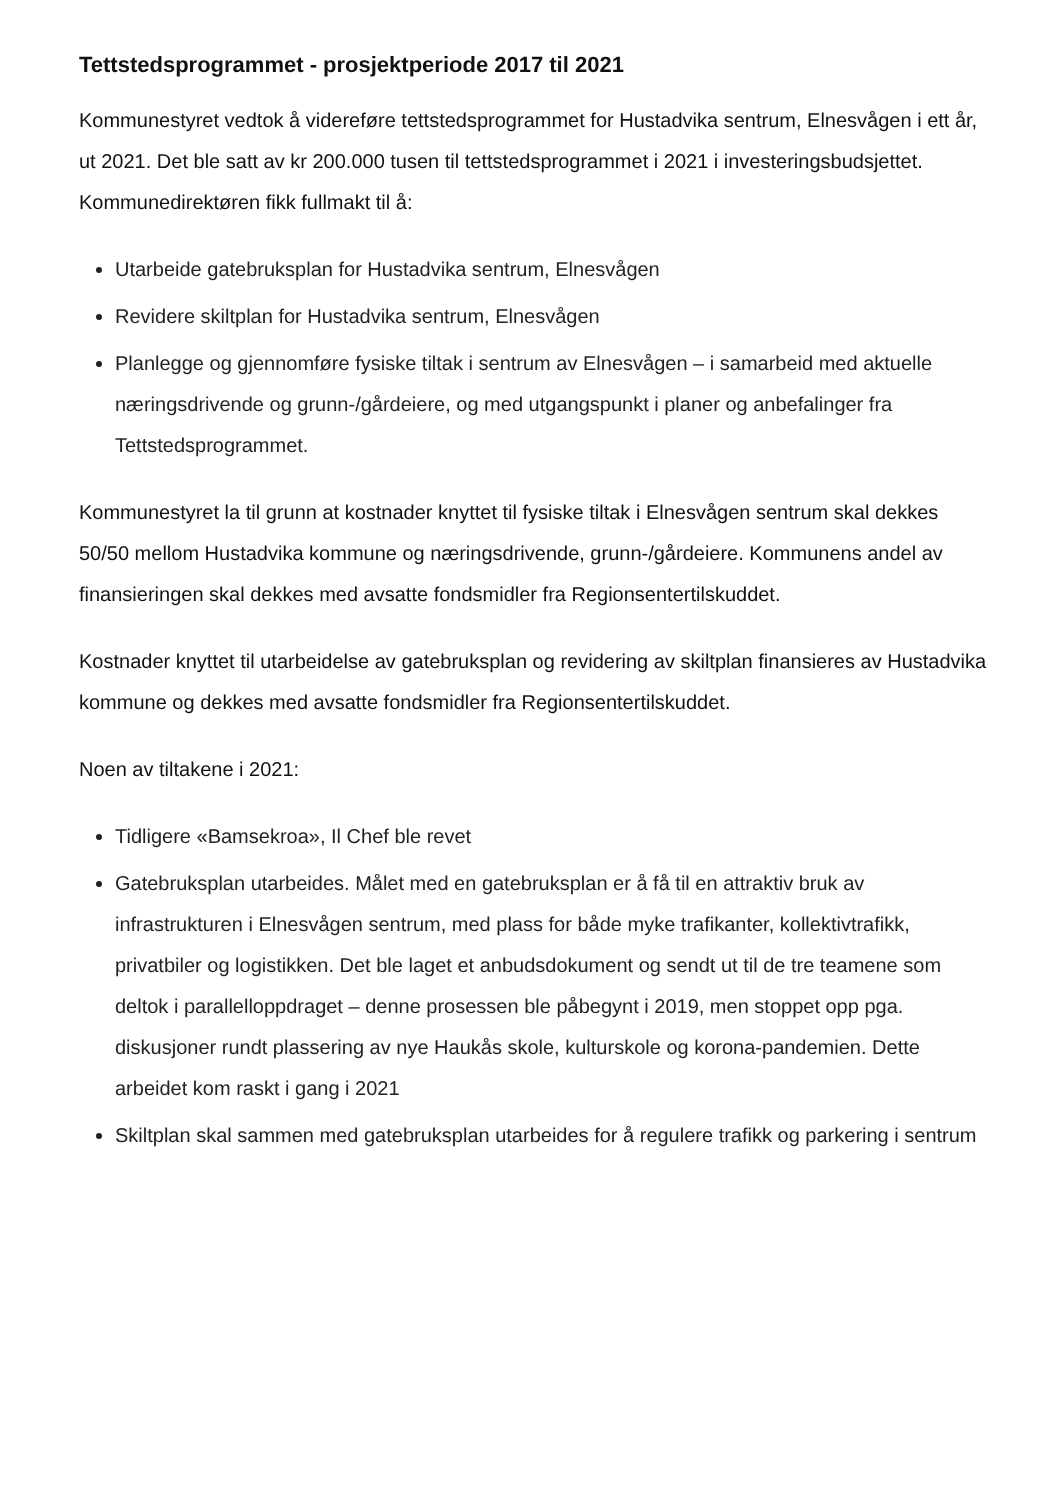Tettstedsprogrammet - prosjektperiode 2017 til 2021
Kommunestyret vedtok å videreføre tettstedsprogrammet for Hustadvika sentrum, Elnesvågen i ett år, ut 2021. Det ble satt av kr 200.000 tusen til tettstedsprogrammet i 2021 i investeringsbudsjettet. Kommunedirektøren fikk fullmakt til å:
Utarbeide gatebruksplan for Hustadvika sentrum, Elnesvågen
Revidere skiltplan for Hustadvika sentrum, Elnesvågen
Planlegge og gjennomføre fysiske tiltak i sentrum av Elnesvågen – i samarbeid med aktuelle næringsdrivende og grunn-/gårdeiere, og med utgangspunkt i planer og anbefalinger fra Tettstedsprogrammet.
Kommunestyret la til grunn at kostnader knyttet til fysiske tiltak i Elnesvågen sentrum skal dekkes 50/50 mellom Hustadvika kommune og næringsdrivende, grunn-/gårdeiere. Kommunens andel av finansieringen skal dekkes med avsatte fondsmidler fra Regionsentertilskuddet.
Kostnader knyttet til utarbeidelse av gatebruksplan og revidering av skiltplan finansieres av Hustadvika kommune og dekkes med avsatte fondsmidler fra Regionsentertilskuddet.
Noen av tiltakene i 2021:
Tidligere «Bamsekroa», Il Chef ble revet
Gatebruksplan utarbeides. Målet med en gatebruksplan er å få til en attraktiv bruk av infrastrukturen i Elnesvågen sentrum, med plass for både myke trafikanter, kollektivtrafikk, privatbiler og logistikken. Det ble laget et anbudsdokument og sendt ut til de tre teamene som deltok i parallelloppdraget – denne prosessen ble påbegynt i 2019, men stoppet opp pga. diskusjoner rundt plassering av nye Haukås skole, kulturskole og korona-pandemien. Dette arbeidet kom raskt i gang i 2021
Skiltplan skal sammen med gatebruksplan utarbeides for å regulere trafikk og parkering i sentrum